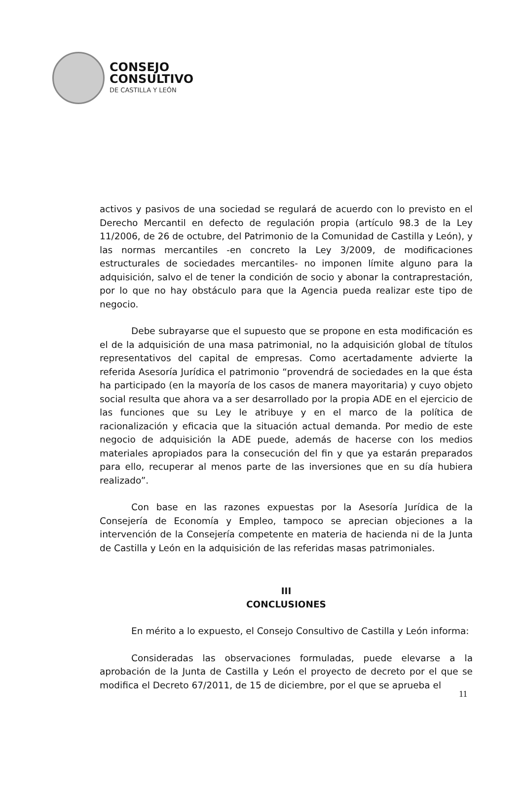CONSEJO
CONSULTIVO
DE CASTILLA Y LEÓN
activos y pasivos de una sociedad se regulará de acuerdo con lo previsto en el Derecho Mercantil en defecto de regulación propia (artículo 98.3 de la Ley 11/2006, de 26 de octubre, del Patrimonio de la Comunidad de Castilla y León), y las normas mercantiles -en concreto la Ley 3/2009, de modificaciones estructurales de sociedades mercantiles- no imponen límite alguno para la adquisición, salvo el de tener la condición de socio y abonar la contraprestación, por lo que no hay obstáculo para que la Agencia pueda realizar este tipo de negocio.
Debe subrayarse que el supuesto que se propone en esta modificación es el de la adquisición de una masa patrimonial, no la adquisición global de títulos representativos del capital de empresas. Como acertadamente advierte la referida Asesoría Jurídica el patrimonio “provendrá de sociedades en la que ésta ha participado (en la mayoría de los casos de manera mayoritaria) y cuyo objeto social resulta que ahora va a ser desarrollado por la propia ADE en el ejercicio de las funciones que su Ley le atribuye y en el marco de la política de racionalización y eficacia que la situación actual demanda. Por medio de este negocio de adquisición la ADE puede, además de hacerse con los medios materiales apropiados para la consecución del fin y que ya estarán preparados para ello, recuperar al menos parte de las inversiones que en su día hubiera realizado”.
Con base en las razones expuestas por la Asesoría Jurídica de la Consejería de Economía y Empleo, tampoco se aprecian objeciones a la intervención de la Consejería competente en materia de hacienda ni de la Junta de Castilla y León en la adquisición de las referidas masas patrimoniales.
III
CONCLUSIONES
En mérito a lo expuesto, el Consejo Consultivo de Castilla y León informa:
Consideradas las observaciones formuladas, puede elevarse a la aprobación de la Junta de Castilla y León el proyecto de decreto por el que se modifica el Decreto 67/2011, de 15 de diciembre, por el que se aprueba el
11